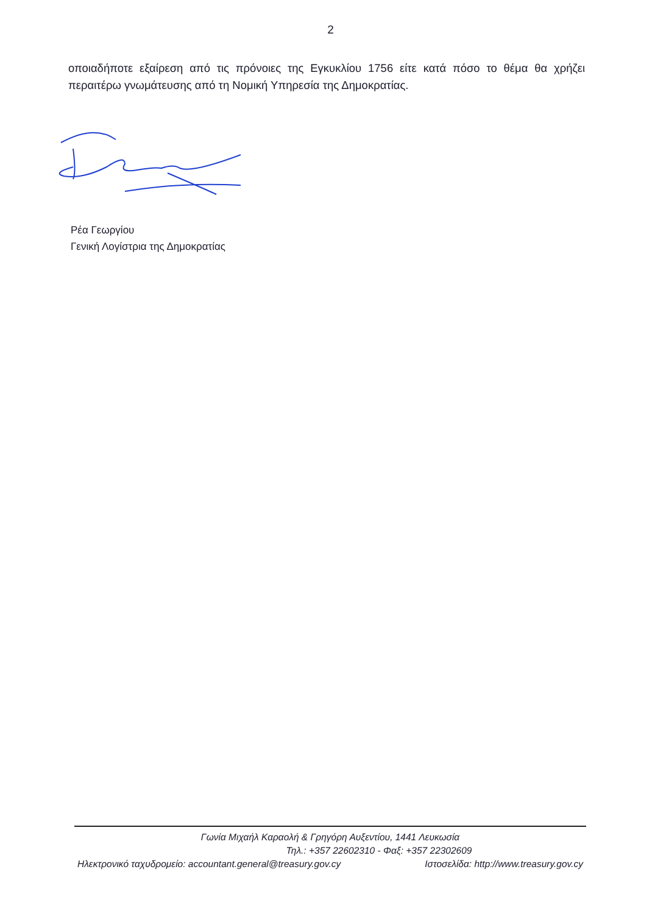2
οποιαδήποτε εξαίρεση από τις πρόνοιες της Εγκυκλίου 1756 είτε κατά πόσο το θέμα θα χρήζει περαιτέρω γνωμάτευσης από τη Νομική Υπηρεσία της Δημοκρατίας.
Ρέα Γεωργίου
Γενική Λογίστρια της Δημοκρατίας
Γωνία Μιχαήλ Καραολή & Γρηγόρη Αυξεντίου, 1441 Λευκωσία
Τηλ.: +357 22602310 - Φαξ: +357 22302609
Ηλεκτρονικό ταχυδρομείο: accountant.general@treasury.gov.cy Ιστοσελίδα: http://www.treasury.gov.cy